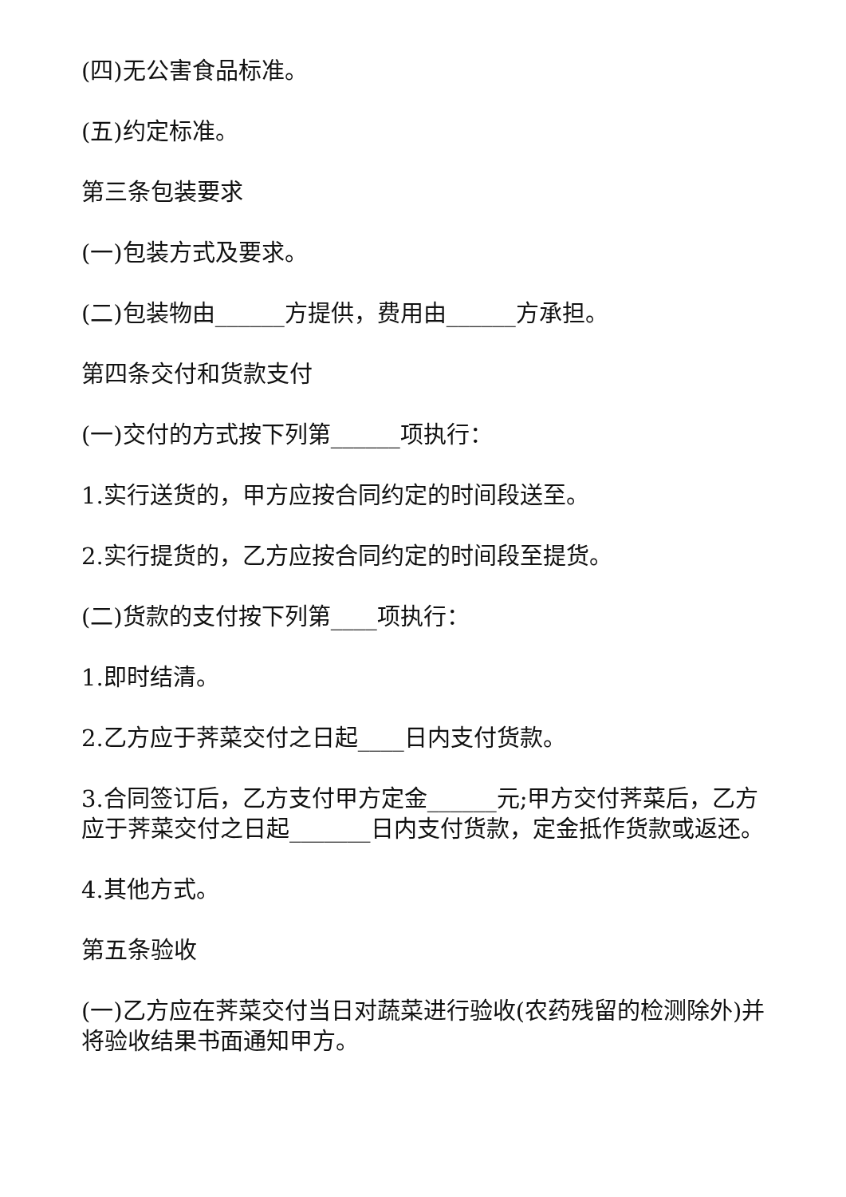(四)无公害食品标准。
(五)约定标准。
第三条包装要求
(一)包装方式及要求。
(二)包装物由______方提供，费用由______方承担。
第四条交付和货款支付
(一)交付的方式按下列第______项执行：
1.实行送货的，甲方应按合同约定的时间段送至。
2.实行提货的，乙方应按合同约定的时间段至提货。
(二)货款的支付按下列第____项执行：
1.即时结清。
2.乙方应于荠菜交付之日起____日内支付货款。
3.合同签订后，乙方支付甲方定金______元;甲方交付荠菜后，乙方应于荠菜交付之日起_______日内支付货款，定金抵作货款或返还。
4.其他方式。
第五条验收
(一)乙方应在荠菜交付当日对蔬菜进行验收(农药残留的检测除外)并将验收结果书面通知甲方。